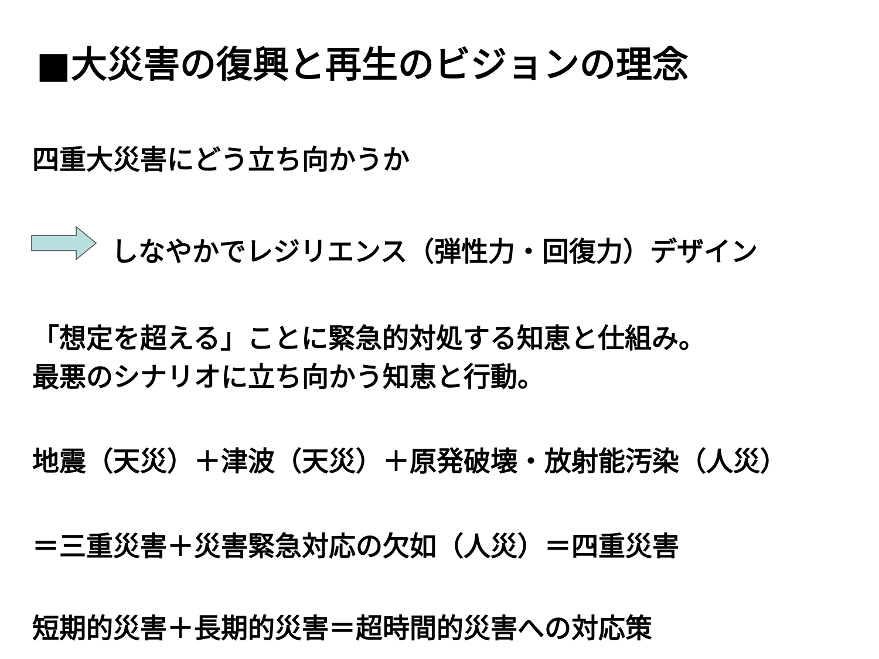■大災害の復興と再生のビジョンの理念
四重大災害にどう立ち向かうか
しなやかでレジリエンス（弾性力・回復力）デザイン
「想定を超える」ことに緊急的対処する知恵と仕組み。
最悪のシナリオに立ち向かう知恵と行動。
地震（天災）＋津波（天災）＋原発破壊・放射能汚染（人災）
＝三重災害＋災害緊急対応の欠如（人災）＝四重災害
短期的災害＋長期的災害＝超時間的災害への対応策